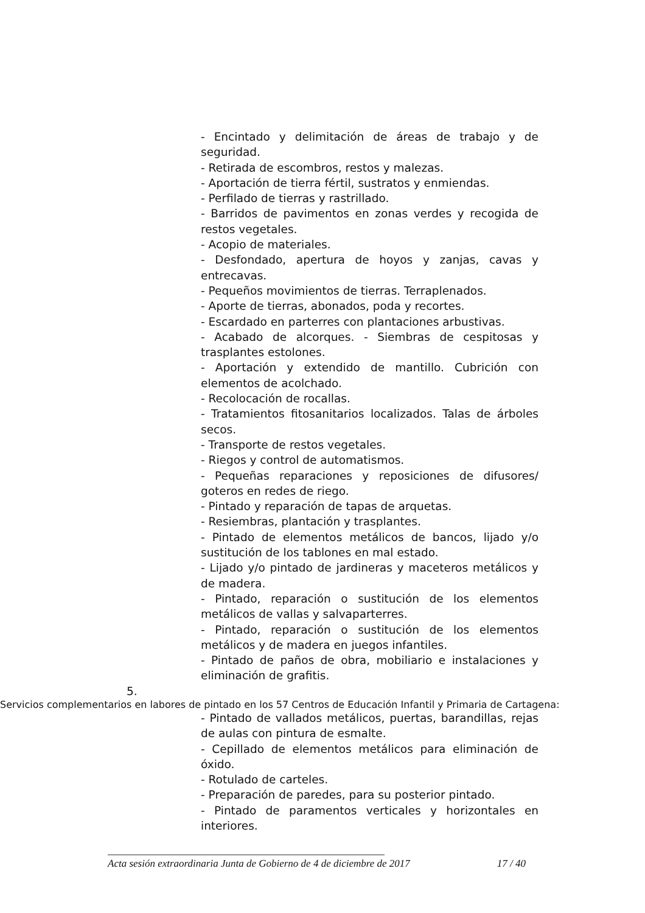- Encintado y delimitación de áreas de trabajo y de seguridad.
- Retirada de escombros, restos y malezas.
- Aportación de tierra fértil, sustratos y enmiendas.
- Perfilado de tierras y rastrillado.
- Barridos de pavimentos en zonas verdes y recogida de restos vegetales.
- Acopio de materiales.
- Desfondado, apertura de hoyos y zanjas, cavas y entrecavas.
- Pequeños movimientos de tierras. Terraplenados.
- Aporte de tierras, abonados, poda y recortes.
- Escardado en parterres con plantaciones arbustivas.
- Acabado de alcorques. - Siembras de cespitosas y trasplantes estolones.
- Aportación y extendido de mantillo. Cubrición con elementos de acolchado.
- Recolocación de rocallas.
- Tratamientos fitosanitarios localizados. Talas de árboles secos.
- Transporte de restos vegetales.
- Riegos y control de automatismos.
- Pequeñas reparaciones y reposiciones de difusores/ goteros en redes de riego.
- Pintado y reparación de tapas de arquetas.
- Resiembras, plantación y trasplantes.
- Pintado de elementos metálicos de bancos, lijado y/o sustitución de los tablones en mal estado.
- Lijado y/o pintado de jardineras y maceteros metálicos y de madera.
- Pintado, reparación o sustitución de los elementos metálicos de vallas y salvaparterres.
- Pintado, reparación o sustitución de los elementos metálicos y de madera en juegos infantiles.
- Pintado de paños de obra, mobiliario e instalaciones y eliminación de grafitis.
5.
Servicios complementarios en labores de pintado en los 57 Centros de Educación Infantil y Primaria de Cartagena:
- Pintado de vallados metálicos, puertas, barandillas, rejas de aulas con pintura de esmalte.
- Cepillado de elementos metálicos para eliminación de óxido.
- Rotulado de carteles.
- Preparación de paredes, para su posterior pintado.
- Pintado de paramentos verticales y horizontales en interiores.
Acta sesión extraordinaria Junta de Gobierno de 4 de diciembre de 2017 17 / 40